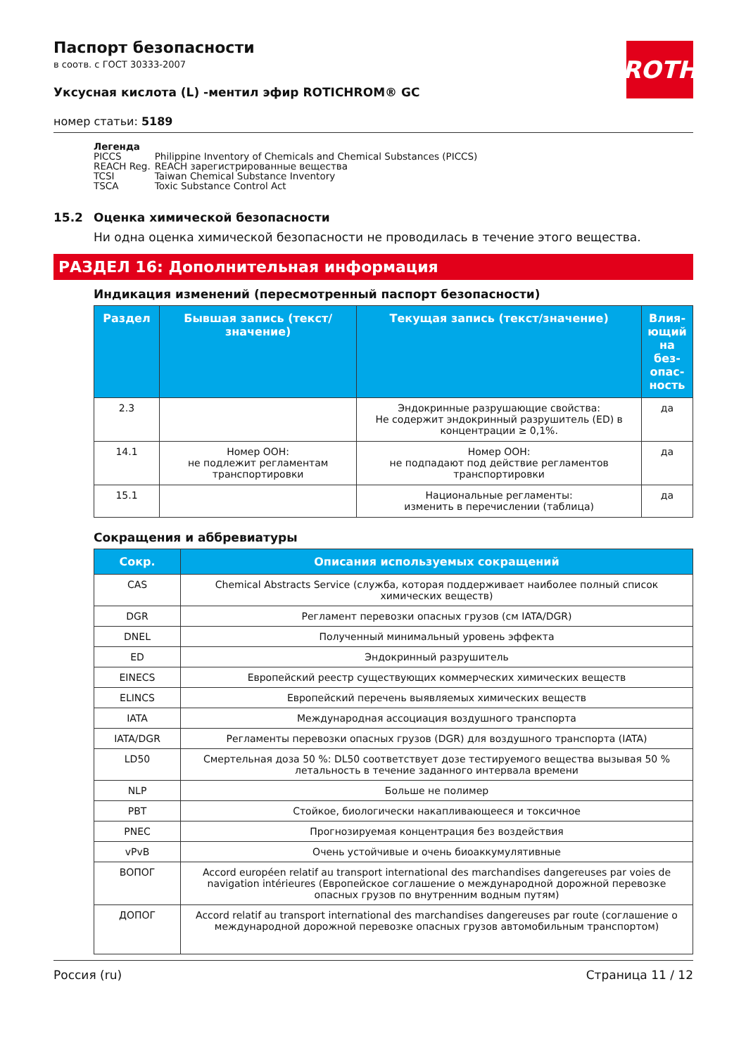ROTH
Паспорт безопасности
в соотв. с ГОСТ 30333-2007
Уксусная кислота (L) -ментил эфир ROTICHROM® GC
номер статьи: 5189
Легенда
| PICCS | Philippine Inventory of Chemicals and Chemical Substances (PICCS) |
| REACH Reg. | REACH зарегистрированные вещества |
| TCSI | Taiwan Chemical Substance Inventory |
| TSCA | Toxic Substance Control Act |
15.2 Оценка химической безопасности
Ни одна оценка химической безопасности не проводилась в течение этого вещества.
РАЗДЕЛ 16: Дополнительная информация
Индикация изменений (пересмотренный паспорт безопасности)
| Раздел | Бывшая запись (текст/значение) | Текущая запись (текст/значение) | Влия­ющий на без­опас­ность |
| --- | --- | --- | --- |
| 2.3 | | Эндокринные разрушающие свойства: Не содержит эндокринный разрушитель (ED) в концентрации ≥ 0,1%. | да |
| 14.1 | Номер ООН: не подлежит регламентам транспортировки | Номер ООН: не подпадают под действие регламентов транспортировки | да |
| 15.1 | | Национальные регламенты: изменить в перечислении (таблица) | да |
Сокращения и аббревиатуры
| Сокр. | Описания используемых сокращений |
| --- | --- |
| CAS | Chemical Abstracts Service (служба, которая поддерживает наиболее полный список химических веществ) |
| DGR | Регламент перевозки опасных грузов (см IATA/DGR) |
| DNEL | Полученный минимальный уровень эффекта |
| ED | Эндокринный разрушитель |
| EINECS | Европейский реестр существующих коммерческих химических веществ |
| ELINCS | Европейский перечень выявляемых химических веществ |
| IATA | Международная ассоциация воздушного транспорта |
| IATA/DGR | Регламенты перевозки опасных грузов (DGR) для воздушного транспорта (IATA) |
| LD50 | Смертельная доза 50 %: DL50 соответствует дозе тестируемого вещества вызывая 50 % летальность в течение заданного интервала времени |
| NLP | Больше не полимер |
| PBT | Стойкое, биологически накапливающееся и токсичное |
| PNEC | Прогнозируемая концентрация без воздействия |
| vPvB | Очень устойчивые и очень биоаккумулятивные |
| ВОПОГ | Accord européen relatif au transport international des marchandises dangereuses par voies de navigation intérieures (Европейское соглашение о международной дорожной перевозке опасных грузов по внутренним водным путям) |
| ДОПОГ | Accord relatif au transport international des marchandises dangereuses par route (соглашение о международной дорожной перевозке опасных грузов автомобильным транспортом) |
Россия (ru) Страница 11 / 12